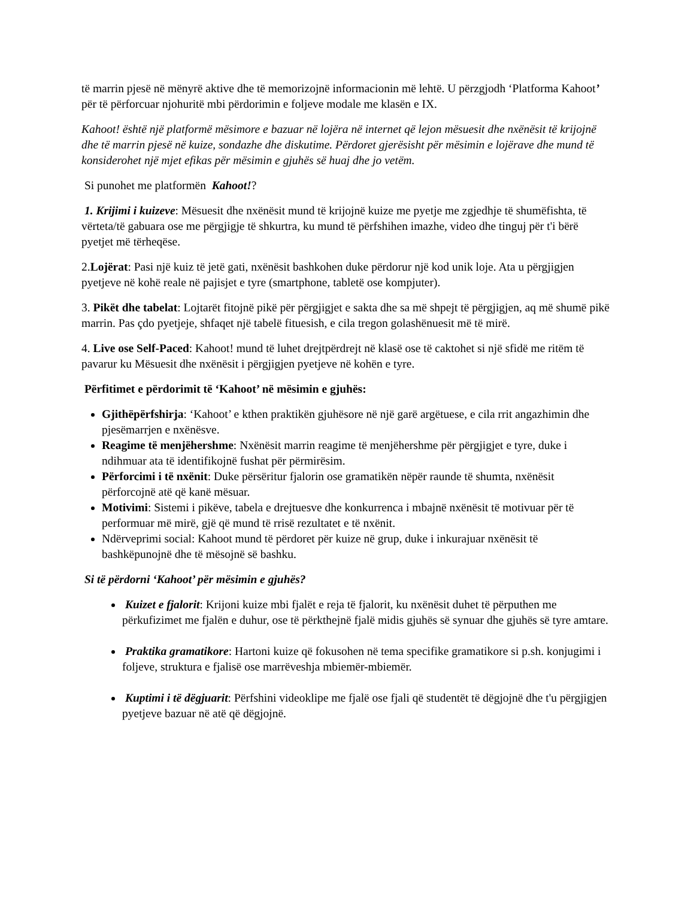të marrin pjesë në mënyrë aktive dhe të memorizojnë informacionin më lehtë. U përzgjodh ‘Platforma Kahoot’ për të përforcuar njohuritë mbi përdorimin e foljeve modale me klasën e IX.
Kahoot! është një platformë mësimore e bazuar në lojëra në internet që lejon mësuesit dhe nxënësit të krijojnë dhe të marrin pjesë në kuize, sondazhe dhe diskutime. Përdoret gjerësisht për mësimin e lojërave dhe mund të konsiderohet një mjet efikas për mësimin e gjuhës së huaj dhe jo vetëm.
Si punohet me platformën Kahoot!?
1. Krijimi i kuizeve: Mësuesit dhe nxënësit mund të krijojnë kuize me pyetje me zgjedhje të shumëfishta, të vërteta/të gabuara ose me përgjigje të shkurtra, ku mund të përfshihen imazhe, video dhe tinguj për t'i bërë pyetjet më tërheqëse.
2.Lojërat: Pasi një kuiz të jetë gati, nxënësit bashkohen duke përdorur një kod unik loje. Ata u përgjigjen pyetjeve në kohë reale në pajisjet e tyre (smartphone, tabletë ose kompjuter).
3. Pikët dhe tabelat: Lojtarët fitojnë pikë për përgjigjet e sakta dhe sa më shpejt të përgjigjen, aq më shumë pikë marrin. Pas çdo pyetjeje, shfaqet një tabelë fituesish, e cila tregon golashënuesit më të mirë.
4. Live ose Self-Paced: Kahoot! mund të luhet drejtpërdrejt në klasë ose të caktohet si një sfidë me ritëm të pavarur ku Mësuesit dhe nxënësit i përgjigjen pyetjeve në kohën e tyre.
Përfitimet e përdorimit të ‘Kahoot’ në mësimin e gjuhës:
Gjithëpërfshirja: ‘Kahoot’ e kthen praktikën gjuhësore në një garë argëtuese, e cila rrit angazhimin dhe pjesëmarrjen e nxënësve.
Reagime të menjëhershme: Nxënësit marrin reagime të menjëhershme për përgjigjet e tyre, duke i ndihmuar ata të identifikojnë fushat për përmirësim.
Përforcimi i të nxënit: Duke përsëritur fjalorin ose gramatikën nëpër raunde të shumta, nxënësit përforcojnë atë që kanë mësuar.
Motivimi: Sistemi i pikëve, tabela e drejtuesve dhe konkurrenca i mbajnë nxënësit të motivuar për të performuar më mirë, gjë që mund të rrisë rezultatet e të nxënit.
Ndërveprimi social: Kahoot mund të përdoret për kuize në grup, duke i inkurajuar nxënësit të bashkëpunojnë dhe të mësojnë së bashku.
Si të përdorni ‘Kahoot’ për mësimin e gjuhës?
Kuizet e fjalorit: Krijoni kuize mbi fjalët e reja të fjalorit, ku nxënësit duhet të përputhen me përkufizimet me fjalën e duhur, ose të përkthejnë fjalë midis gjuhës së synuar dhe gjuhës së tyre amtare.
Praktika gramatikore: Hartoni kuize që fokusohen në tema specifike gramatikore si p.sh. konjugimi i foljeve, struktura e fjalisë ose marrëveshja mbiemër-mbiemër.
Kuptimi i të dëgjuarit: Përfshini videoklipe me fjalë ose fjali që studentët të dëgjojnë dhe t'u përgjigjen pyetjeve bazuar në atë që dëgjojnë.